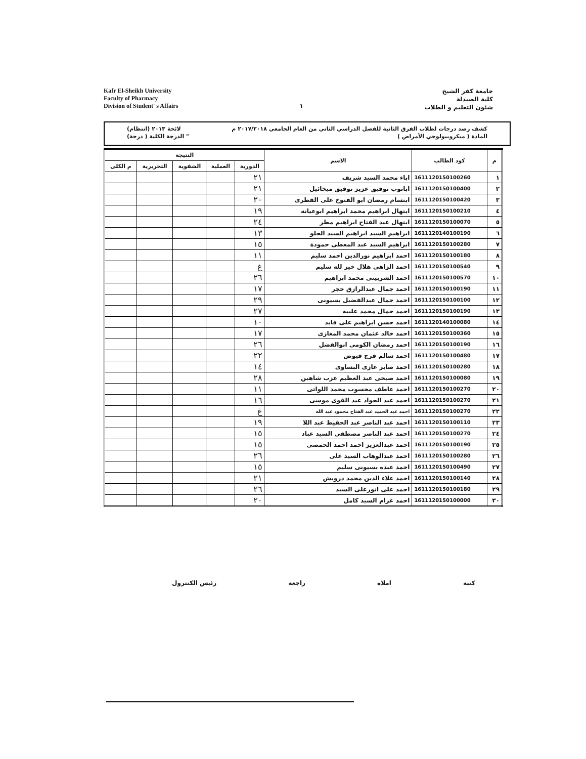Kafr El-Sheikh University
Faculty of Pharmacy
Division of Student' s Affairs
١
جامعة كفر الشيخ
كلية الصيدلة
شئون التعليم و الطلاب
كشف رصد درجات لطلاب الفرق الثانية للفصل الدراسي الثاني من العام الجامعي ٢٠١٧/٢٠١٨ م لائحة ٢٠١٣ (انتظام)
المادة ( ميكروبيولوجي الأمراض ) " الدرجة الكلية ( درجة)
| م | كود الطالب | الاسم | النتيجة | | | | |
| --- | --- | --- | --- | --- | --- | --- | --- |
| | | | الدورية | العملية | الشفوية | التحريرية | م الكلى |
| ١ | 1611120150100260 | اباء محمد السيد شريف | ٢١ | | | | |
| ٢ | 1611120150100400 | ابانوب توفيق عزيز توفيق ميخائيل | ٢١ | | | | |
| ٣ | 1611120150100420 | ابتسام رمضان ابو الفتوح على القطرى | ٢٠ | | | | |
| ٤ | 1611120150100210 | ابتهال ابراهيم محمد ابراهيم ابوعيانه | ١٩ | | | | |
| ٥ | 1611120150100070 | ابتهال عبد الفتاح ابراهيم مطر | ٢٤ | | | | |
| ٦ | 1611120140100190 | ابراهيم السيد ابراهيم السيد الحلو | ١٣ | | | | |
| ٧ | 1611120150100280 | ابراهيم السيد عبد المعطى حمودة | ١٥ | | | | |
| ٨ | 1611120150100180 | احمد ابراهيم نورالدين احمد سليم | ١١ | | | | |
| ٩ | 1611120150100540 | احمد الزاهى هلال خير لله سليم | غ | | | | |
| ١٠ | 1611120150100570 | احمد الشربينى محمد ابراهيم | ٢٦ | | | | |
| ١١ | 1611120150100190 | احمد جمال عبدالرازق حجر | ١٧ | | | | |
| ١٢ | 1611120150100100 | احمد جمال عبدالفضيل بسيونى | ٢٩ | | | | |
| ١٣ | 1611120150100190 | احمد جمال محمد عليبه | ٢٧ | | | | |
| ١٤ | 1611120140100080 | احمد حسن ابراهيم على فايد | ١٠ | | | | |
| ١٥ | 1611120150100360 | احمد خالد عثمان محمد المغازى | ١٧ | | | | |
| ١٦ | 1611120150100190 | احمد رمضان الكومى ابوالفضل | ٢٦ | | | | |
| ١٧ | 1611120150100480 | احمد سالم فرج فيوض | ٢٢ | | | | |
| ١٨ | 1611120150100280 | احمد صابر غازى البساوى | ١٤ | | | | |
| ١٩ | 1611120150100080 | احمد صبحى عبد العظيم عزب شاهين | ٢٨ | | | | |
| ٢٠ | 1611120150100270 | احمد عاطف محسوب محمد اللواتى | ١١ | | | | |
| ٢١ | 1611120150100270 | احمد عبد الجواد عبد القوى موسى | ١٦ | | | | |
| ٢٢ | 1611120150100270 | احمد عبد الحميد عبد الفتاح محمود عبد الله | غ | | | | |
| ٢٣ | 1611120150100110 | احمد عبد الناصر عبد الحفيظ عبد اللا | ١٩ | | | | |
| ٢٤ | 1611120150100270 | احمد عبد الناصر مصطفى السيد عباد | ١٥ | | | | |
| ٢٥ | 1611120150100190 | احمد عبدالعزيز احمد احمد الحمضى | ١٥ | | | | |
| ٢٦ | 1611120150100280 | احمد عبدالوهاب السيد على | ٢٦ | | | | |
| ٢٧ | 1611120150100490 | احمد عبده بسيونى سليم | ١٥ | | | | |
| ٢٨ | 1611120150100140 | احمد علاء الدين محمد درويش | ٢١ | | | | |
| ٢٩ | 1611120150100180 | احمد على انورعلى السيد | ٢٦ | | | | |
| ٣٠ | 1611120150100000 | احمد غرام السيد كامل | ٢٠ | | | | |
كتبه املاه راجعه رئيس الكنترول